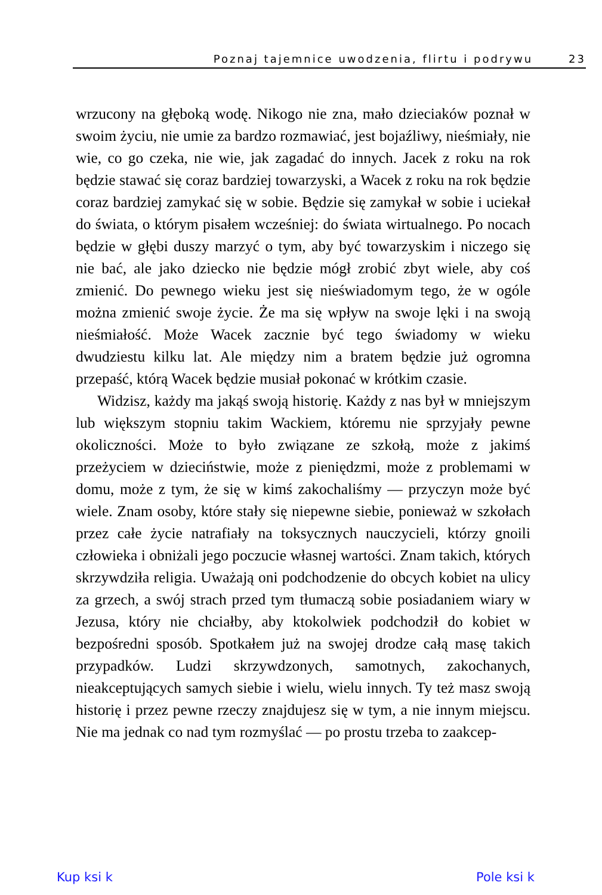Poznaj tajemnice uwodzenia, flirtu i podrywu 23
wrzucony na głęboką wodę. Nikogo nie zna, mało dzieciaków poznał w swoim życiu, nie umie za bardzo rozmawiać, jest bojaźliwy, nieśmiały, nie wie, co go czeka, nie wie, jak zagadać do innych. Jacek z roku na rok będzie stawać się coraz bardziej towarzyski, a Wacek z roku na rok będzie coraz bardziej zamykać się w sobie. Będzie się zamykał w sobie i uciekał do świata, o którym pisałem wcześniej: do świata wirtualnego. Po nocach będzie w głębi duszy marzyć o tym, aby być towarzyskim i niczego się nie bać, ale jako dziecko nie będzie mógł zrobić zbyt wiele, aby coś zmienić. Do pewnego wieku jest się nieświadomym tego, że w ogóle można zmienić swoje życie. Że ma się wpływ na swoje lęki i na swoją nieśmiałość. Może Wacek zacznie być tego świadomy w wieku dwudziestu kilku lat. Ale między nim a bratem będzie już ogromna przepaść, którą Wacek będzie musiał pokonać w krótkim czasie.
Widzisz, każdy ma jakąś swoją historię. Każdy z nas był w mniejszym lub większym stopniu takim Wackiem, któremu nie sprzyjały pewne okoliczności. Może to było związane ze szkołą, może z jakimś przeżyciem w dzieciństwie, może z pieniędzmi, może z problemami w domu, może z tym, że się w kimś zakochaliśmy — przyczyn może być wiele. Znam osoby, które stały się niepewne siebie, ponieważ w szkołach przez całe życie natrafiały na toksycznych nauczycieli, którzy gnoili człowieka i obniżali jego poczucie własnej wartości. Znam takich, których skrzywdziła religia. Uważają oni podchodzenie do obcych kobiet na ulicy za grzech, a swój strach przed tym tłumaczą sobie posiadaniem wiary w Jezusa, który nie chciałby, aby ktokolwiek podchodził do kobiet w bezpośredni sposób. Spotkałem już na swojej drodze całą masę takich przypadków. Ludzi skrzywdzonych, samotnych, zakochanych, nieakceptujących samych siebie i wielu, wielu innych. Ty też masz swoją historię i przez pewne rzeczy znajdujesz się w tym, a nie innym miejscu. Nie ma jednak co nad tym rozmyślać — po prostu trzeba to zaakcep-
Kup ksi k Pole ksi k